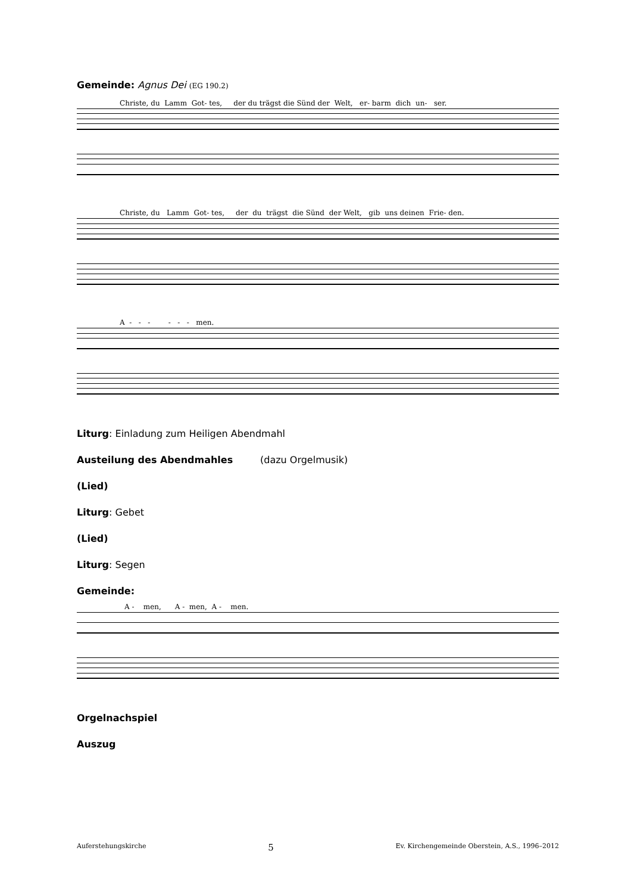Gemeinde: Agnus Dei (EG 190.2)
Christe, du Lamm Got- tes, der du trägst die Sünd der Welt, er- barm dich un- ser.
Christe, du Lamm Got- tes, der du trägst die Sünd der Welt, gib uns deinen Frie- den.
A - - - - - - men.
Liturg: Einladung zum Heiligen Abendmahl
Austeilung des Abendmahles (dazu Orgelmusik)
(Lied)
Liturg: Gebet
(Lied)
Liturg: Segen
Gemeinde:
A - men, A - men, A - men.
Orgelnachspiel
Auszug
Auferstehungskirche 5 Ev. Kirchengemeinde Oberstein, A.S., 1996–2012